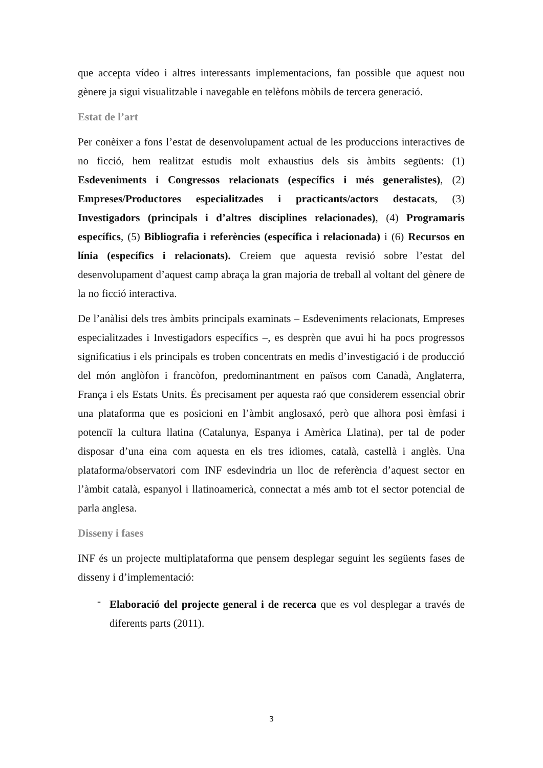que accepta vídeo i altres interessants implementacions, fan possible que aquest nou gènere ja sigui visualitzable i navegable en telèfons mòbils de tercera generació.
Estat de l’art
Per conèixer a fons l’estat de desenvolupament actual de les produccions interactives de no ficció, hem realitzat estudis molt exhaustius dels sis àmbits següents: (1) Esdeveniments i Congressos relacionats (específics i més generalistes), (2) Empreses/Productores especialitzades i practicants/actors destacats, (3) Investigadors (principals i d’altres disciplines relacionades), (4) Programaris específics, (5) Bibliografia i referències (específica i relacionada) i (6) Recursos en línia (específics i relacionats). Creiem que aquesta revisió sobre l’estat del desenvolupament d’aquest camp abraça la gran majoria de treball al voltant del gènere de la no ficció interactiva.
De l’anàlisi dels tres àmbits principals examinats – Esdeveniments relacionats, Empreses especialitzades i Investigadors específics –, es desprèn que avui hi ha pocs progressos significatius i els principals es troben concentrats en medis d’investigació i de producció del món anglòfon i francòfon, predominantment en països com Canadà, Anglaterra, França i els Estats Units. És precisament per aquesta raó que considerem essencial obrir una plataforma que es posicioni en l’àmbit anglosaxó, però que alhora posi èmfasi i potenciï la cultura llatina (Catalunya, Espanya i Amèrica Llatina), per tal de poder disposar d’una eina com aquesta en els tres idiomes, català, castellà i anglès. Una plataforma/observatori com INF esdevindria un lloc de referència d’aquest sector en l’àmbit català, espanyol i llatinoamericà, connectat a més amb tot el sector potencial de parla anglesa.
Disseny i fases
INF és un projecte multiplataforma que pensem desplegar seguint les següents fases de disseny i d’implementació:
-
Elaboració del projecte general i de recerca que es vol desplegar a través de diferents parts (2011).
3